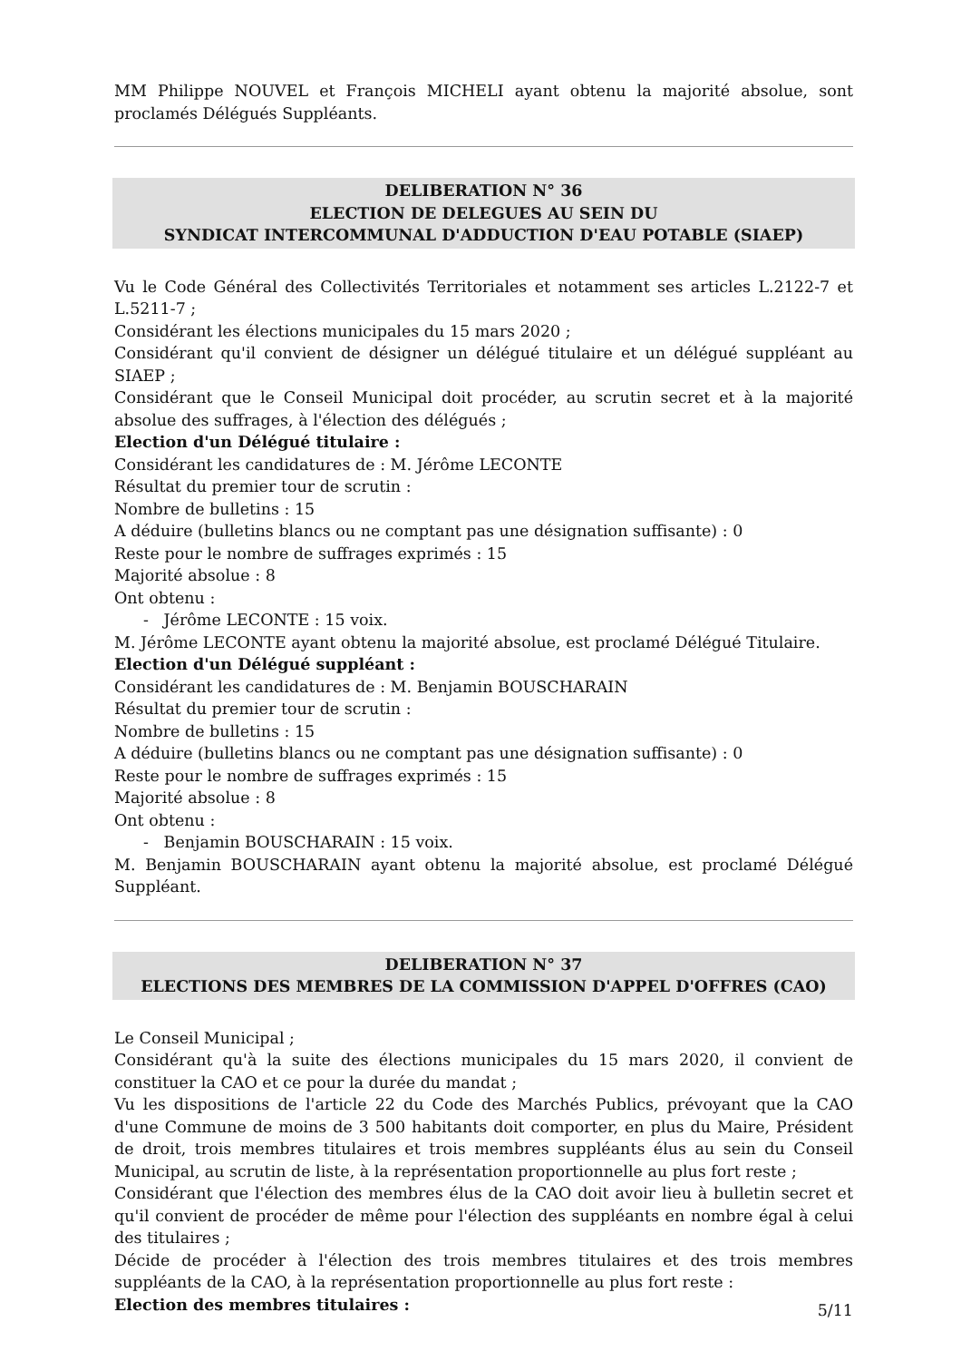MM Philippe NOUVEL et François MICHELI ayant obtenu la majorité absolue, sont proclamés Délégués Suppléants.
DELIBERATION N° 36
ELECTION DE DELEGUES AU SEIN DU
SYNDICAT INTERCOMMUNAL D'ADDUCTION D'EAU POTABLE (SIAEP)
Vu le Code Général des Collectivités Territoriales et notamment ses articles L.2122-7 et L.5211-7 ;
Considérant les élections municipales du 15 mars 2020 ;
Considérant qu'il convient de désigner un délégué titulaire et un délégué suppléant au SIAEP ;
Considérant que le Conseil Municipal doit procéder, au scrutin secret et à la majorité absolue des suffrages, à l'élection des délégués ;
Election d'un Délégué titulaire :
Considérant les candidatures de : M. Jérôme LECONTE
Résultat du premier tour de scrutin :
Nombre de bulletins : 15
A déduire (bulletins blancs ou ne comptant pas une désignation suffisante) : 0
Reste pour le nombre de suffrages exprimés : 15
Majorité absolue : 8
Ont obtenu :
- Jérôme LECONTE : 15 voix.
M. Jérôme LECONTE ayant obtenu la majorité absolue, est proclamé Délégué Titulaire.
Election d'un Délégué suppléant :
Considérant les candidatures de : M. Benjamin BOUSCHARAIN
Résultat du premier tour de scrutin :
Nombre de bulletins : 15
A déduire (bulletins blancs ou ne comptant pas une désignation suffisante) : 0
Reste pour le nombre de suffrages exprimés : 15
Majorité absolue : 8
Ont obtenu :
- Benjamin BOUSCHARAIN : 15 voix.
M. Benjamin BOUSCHARAIN ayant obtenu la majorité absolue, est proclamé Délégué Suppléant.
DELIBERATION N° 37
ELECTIONS DES MEMBRES DE LA COMMISSION D'APPEL D'OFFRES (CAO)
Le Conseil Municipal ;
Considérant qu'à la suite des élections municipales du 15 mars 2020, il convient de constituer la CAO et ce pour la durée du mandat ;
Vu les dispositions de l'article 22 du Code des Marchés Publics, prévoyant que la CAO d'une Commune de moins de 3 500 habitants doit comporter, en plus du Maire, Président de droit, trois membres titulaires et trois membres suppléants élus au sein du Conseil Municipal, au scrutin de liste, à la représentation proportionnelle au plus fort reste ;
Considérant que l'élection des membres élus de la CAO doit avoir lieu à bulletin secret et qu'il convient de procéder de même pour l'élection des suppléants en nombre égal à celui des titulaires ;
Décide de procéder à l'élection des trois membres titulaires et des trois membres suppléants de la CAO, à la représentation proportionnelle au plus fort reste :
Election des membres titulaires :
5/11